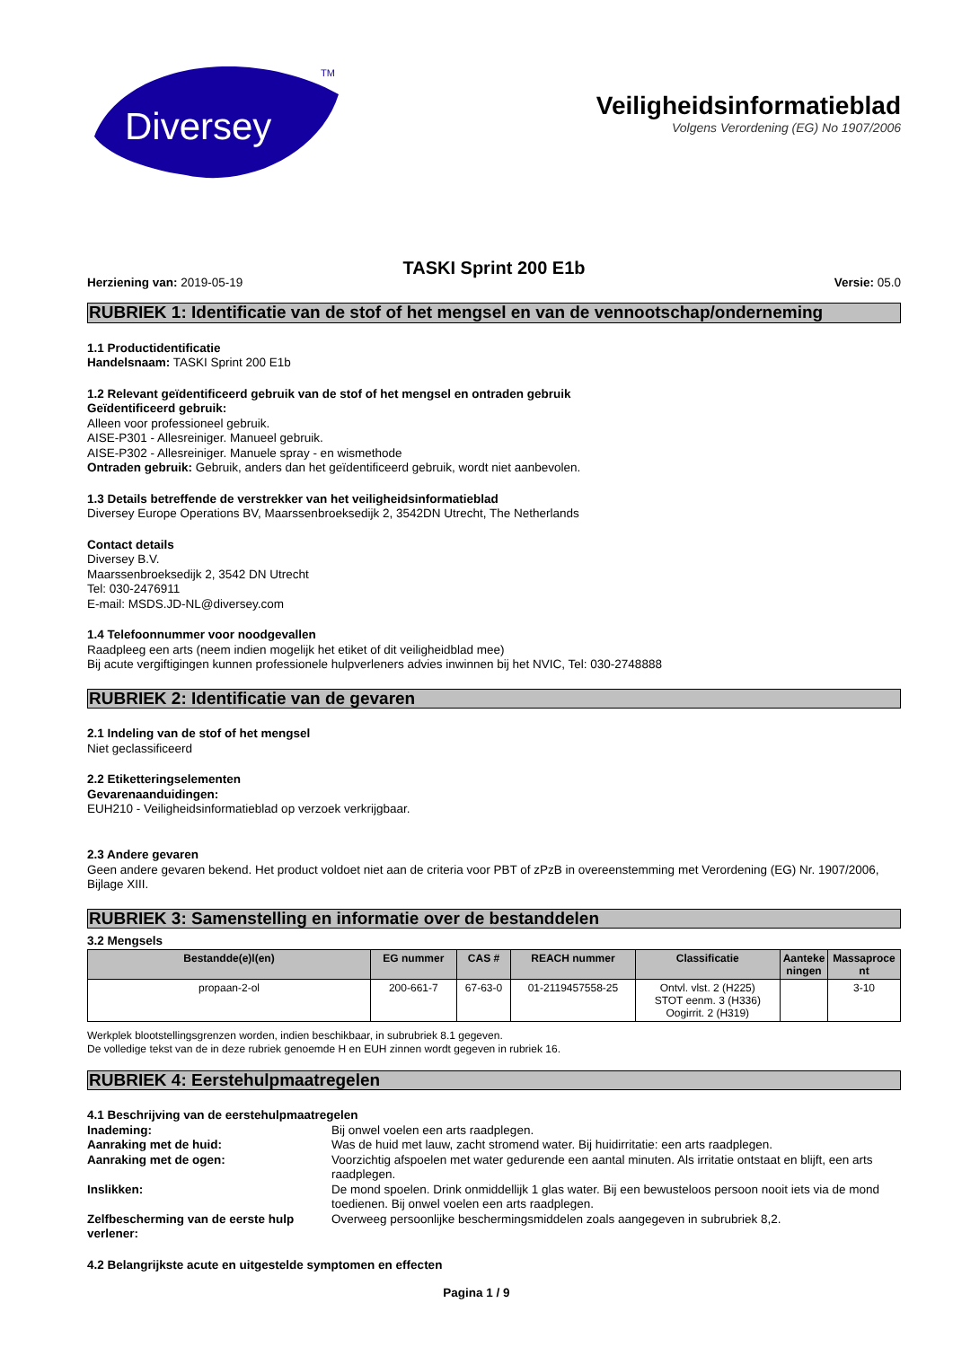Diversey
TM
Veiligheidsinformatieblad
Volgens Verordening (EG) No 1907/2006
TASKI Sprint 200 E1b
Herziening van: 2019-05-19 Versie: 05.0
RUBRIEK 1: Identificatie van de stof of het mengsel en van de vennootschap/onderneming
1.1 Productidentificatie
Handelsnaam: TASKI Sprint 200 E1b
1.2 Relevant geïdentificeerd gebruik van de stof of het mengsel en ontraden gebruik
Geïdentificeerd gebruik:
Alleen voor professioneel gebruik.
AISE-P301 - Allesreiniger. Manueel gebruik.
AISE-P302 - Allesreiniger. Manuele spray - en wismethode
Ontraden gebruik: Gebruik, anders dan het geïdentificeerd gebruik, wordt niet aanbevolen.
1.3 Details betreffende de verstrekker van het veiligheidsinformatieblad
Diversey Europe Operations BV, Maarssenbroeksedijk 2, 3542DN Utrecht, The Netherlands
Contact details
Diversey B.V.
Maarssenbroeksedijk 2, 3542 DN Utrecht
Tel: 030-2476911
E-mail: MSDS.JD-NL@diversey.com
1.4 Telefoonnummer voor noodgevallen
Raadpleeg een arts (neem indien mogelijk het etiket of dit veiligheidblad mee)
Bij acute vergiftigingen kunnen professionele hulpverleners advies inwinnen bij het NVIC, Tel: 030-2748888
RUBRIEK 2: Identificatie van de gevaren
2.1 Indeling van de stof of het mengsel
Niet geclassificeerd
2.2 Etiketteringselementen
Gevarenaanduidingen:
EUH210 - Veiligheidsinformatieblad op verzoek verkrijgbaar.
2.3 Andere gevaren
Geen andere gevaren bekend. Het product voldoet niet aan de criteria voor PBT of zPzB in overeenstemming met Verordening (EG) Nr. 1907/2006, Bijlage XIII.
RUBRIEK 3: Samenstelling en informatie over de bestanddelen
3.2 Mengsels
| Bestandde(e)l(en) | EG nummer | CAS # | REACH nummer | Classificatie | Aanteke ningen | Massaproce nt |
| --- | --- | --- | --- | --- | --- | --- |
| propaan-2-ol | 200-661-7 | 67-63-0 | 01-2119457558-25 | Ontvl. vlst. 2 (H225) STOT eenm. 3 (H336) Oogirrit. 2 (H319) | | 3-10 |
Werkplek blootstellingsgrenzen worden, indien beschikbaar, in subrubriek 8.1 gegeven.
De volledige tekst van de in deze rubriek genoemde H en EUH zinnen wordt gegeven in rubriek 16.
RUBRIEK 4: Eerstehulpmaatregelen
4.1 Beschrijving van de eerstehulpmaatregelen
Inademing: Bij onwel voelen een arts raadplegen.
Aanraking met de huid: Was de huid met lauw, zacht stromend water. Bij huidirritatie: een arts raadplegen.
Aanraking met de ogen: Voorzichtig afspoelen met water gedurende een aantal minuten. Als irritatie ontstaat en blijft, een arts raadplegen.
Inslikken: De mond spoelen. Drink onmiddellijk 1 glas water. Bij een bewusteloos persoon nooit iets via de mond toedienen. Bij onwel voelen een arts raadplegen.
Zelfbescherming van de eerste hulp verlener: Overweeg persoonlijke beschermingsmiddelen zoals aangegeven in subrubriek 8,2.
4.2 Belangrijkste acute en uitgestelde symptomen en effecten
Pagina 1 / 9